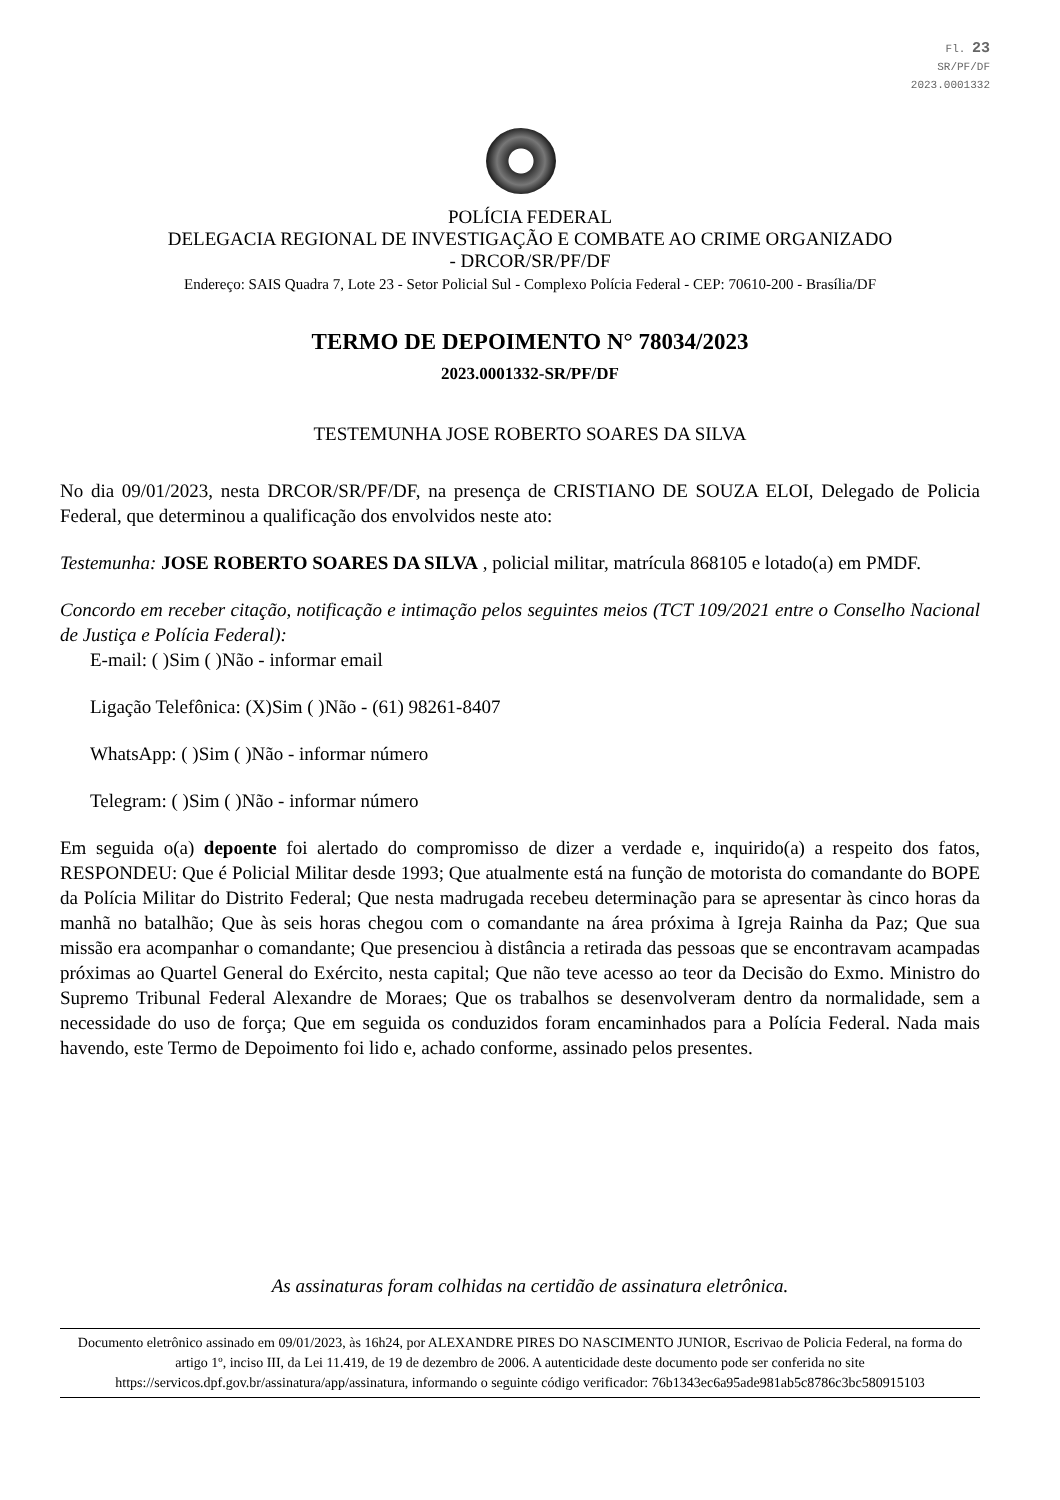Fl. 23
SR/PF/DF
2023.0001332
POLÍCIA FEDERAL
DELEGACIA REGIONAL DE INVESTIGAÇÃO E COMBATE AO CRIME ORGANIZADO
- DRCOR/SR/PF/DF
Endereço: SAIS Quadra 7, Lote 23 - Setor Policial Sul - Complexo Polícia Federal - CEP: 70610-200 - Brasília/DF
TERMO DE DEPOIMENTO N° 78034/2023
2023.0001332-SR/PF/DF
TESTEMUNHA JOSE ROBERTO SOARES DA SILVA
No dia 09/01/2023, nesta DRCOR/SR/PF/DF, na presença de CRISTIANO DE SOUZA ELOI, Delegado de Policia Federal, que determinou a qualificação dos envolvidos neste ato:
Testemunha: JOSE ROBERTO SOARES DA SILVA , policial militar, matrícula 868105 e lotado(a) em PMDF.
Concordo em receber citação, notificação e intimação pelos seguintes meios (TCT 109/2021 entre o Conselho Nacional de Justiça e Polícia Federal):
E-mail: ( )Sim ( )Não - informar email
Ligação Telefônica: (X)Sim ( )Não - (61) 98261-8407
WhatsApp: ( )Sim ( )Não - informar número
Telegram: ( )Sim ( )Não - informar número
Em seguida o(a) depoente foi alertado do compromisso de dizer a verdade e, inquirido(a) a respeito dos fatos, RESPONDEU: Que é Policial Militar desde 1993; Que atualmente está na função de motorista do comandante do BOPE da Polícia Militar do Distrito Federal; Que nesta madrugada recebeu determinação para se apresentar às cinco horas da manhã no batalhão; Que às seis horas chegou com o comandante na área próxima à Igreja Rainha da Paz; Que sua missão era acompanhar o comandante; Que presenciou à distância a retirada das pessoas que se encontravam acampadas próximas ao Quartel General do Exército, nesta capital; Que não teve acesso ao teor da Decisão do Exmo. Ministro do Supremo Tribunal Federal Alexandre de Moraes; Que os trabalhos se desenvolveram dentro da normalidade, sem a necessidade do uso de força; Que em seguida os conduzidos foram encaminhados para a Polícia Federal. Nada mais havendo, este Termo de Depoimento foi lido e, achado conforme, assinado pelos presentes.
As assinaturas foram colhidas na certidão de assinatura eletrônica.
Documento eletrônico assinado em 09/01/2023, às 16h24, por ALEXANDRE PIRES DO NASCIMENTO JUNIOR, Escrivao de Policia Federal, na forma do artigo 1º, inciso III, da Lei 11.419, de 19 de dezembro de 2006. A autenticidade deste documento pode ser conferida no site https://servicos.dpf.gov.br/assinatura/app/assinatura, informando o seguinte código verificador: 76b1343ec6a95ade981ab5c8786c3bc580915103